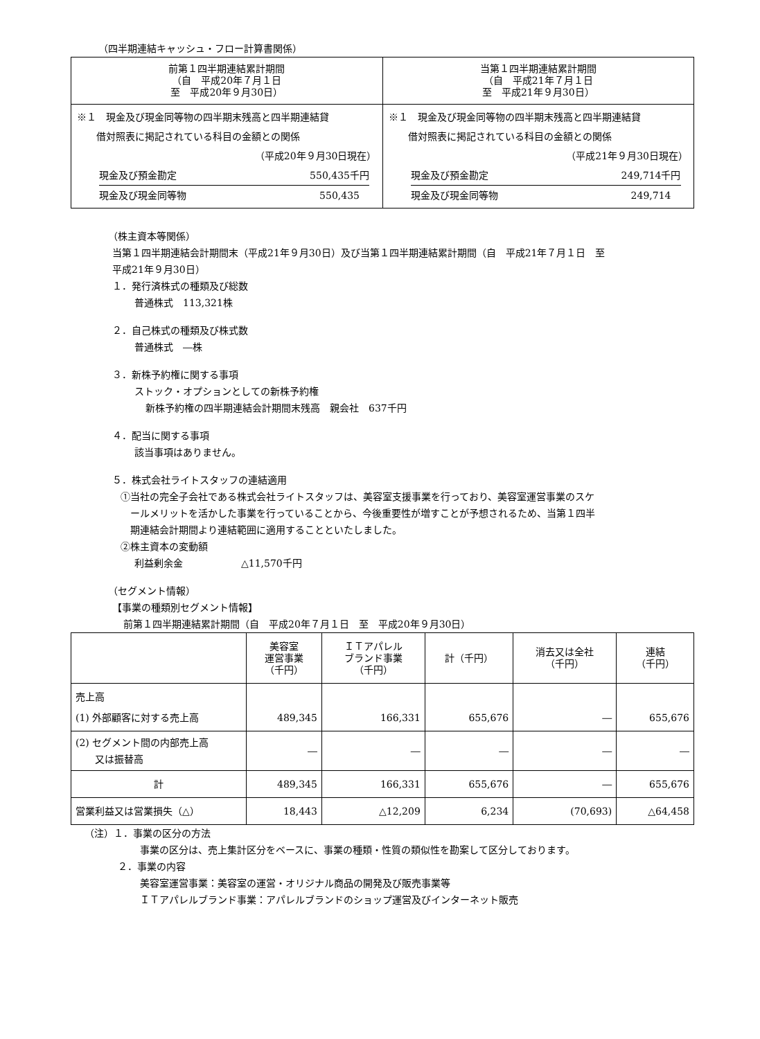（四半期連結キャッシュ・フロー計算書関係）
| 前第１四半期連結累計期間 （自 平成20年７月１日 至 平成20年９月30日） | 当第１四半期連結累計期間 （自 平成21年７月１日 至 平成21年９月30日） |
| --- | --- |
| ※１ 現金及び現金同等物の四半期末残高と四半期連結貸 借対照表に掲記されている科目の金額との関係 （平成20年９月30日現在） 現金及び預金勘定 550,435千円 現金及び現金同等物 550,435 | ※１ 現金及び現金同等物の四半期末残高と四半期連結貸 借対照表に掲記されている科目の金額との関係 （平成21年９月30日現在） 現金及び預金勘定 249,714千円 現金及び現金同等物 249,714 |
（株主資本等関係）
当第１四半期連結会計期間末（平成21年９月30日）及び当第１四半期連結累計期間（自　平成21年７月１日　至
平成21年９月30日）
１．発行済株式の種類及び総数
普通株式　113,321株
２．自己株式の種類及び株式数
普通株式　―株
３．新株予約権に関する事項
ストック・オプションとしての新株予約権
新株予約権の四半期連結会計期間末残高　親会社　637千円
４．配当に関する事項
該当事項はありません。
５．株式会社ライトスタッフの連結適用
①当社の完全子会社である株式会社ライトスタッフは、美容室支援事業を行っており、美容室運営事業のスケ
　ールメリットを活かした事業を行っていることから、今後重要性が増すことが予想されるため、当第１四半
　期連結会計期間より連結範囲に適用することといたしました。
②株主資本の変動額
利益剰余金　　　　　　△11,570千円
（セグメント情報）
【事業の種類別セグメント情報】
前第１四半期連結累計期間（自　平成20年７月１日　至　平成20年９月30日）
| | 美容室 運営事業 （千円） | ＩＴアパレル ブランド事業 （千円） | 計（千円） | 消去又は全社 （千円） | 連結 （千円） |
| --- | --- | --- | --- | --- | --- |
| 売上高 (1) 外部顧客に対する売上高 | 489,345 | 166,331 | 655,676 | ― | 655,676 |
| (2) セグメント間の内部売上高 又は振替高 | ― | ― | ― | ― | ― |
| 計 | 489,345 | 166,331 | 655,676 | ― | 655,676 |
| 営業利益又は営業損失（△） | 18,443 | △12,209 | 6,234 | (70,693) | △64,458 |
（注）１．事業の区分の方法
事業の区分は、売上集計区分をベースに、事業の種類・性質の類似性を勘案して区分しております。
２．事業の内容
美容室運営事業：美容室の運営・オリジナル商品の開発及び販売事業等
ＩＴアパレルブランド事業：アパレルブランドのショップ運営及びインターネット販売